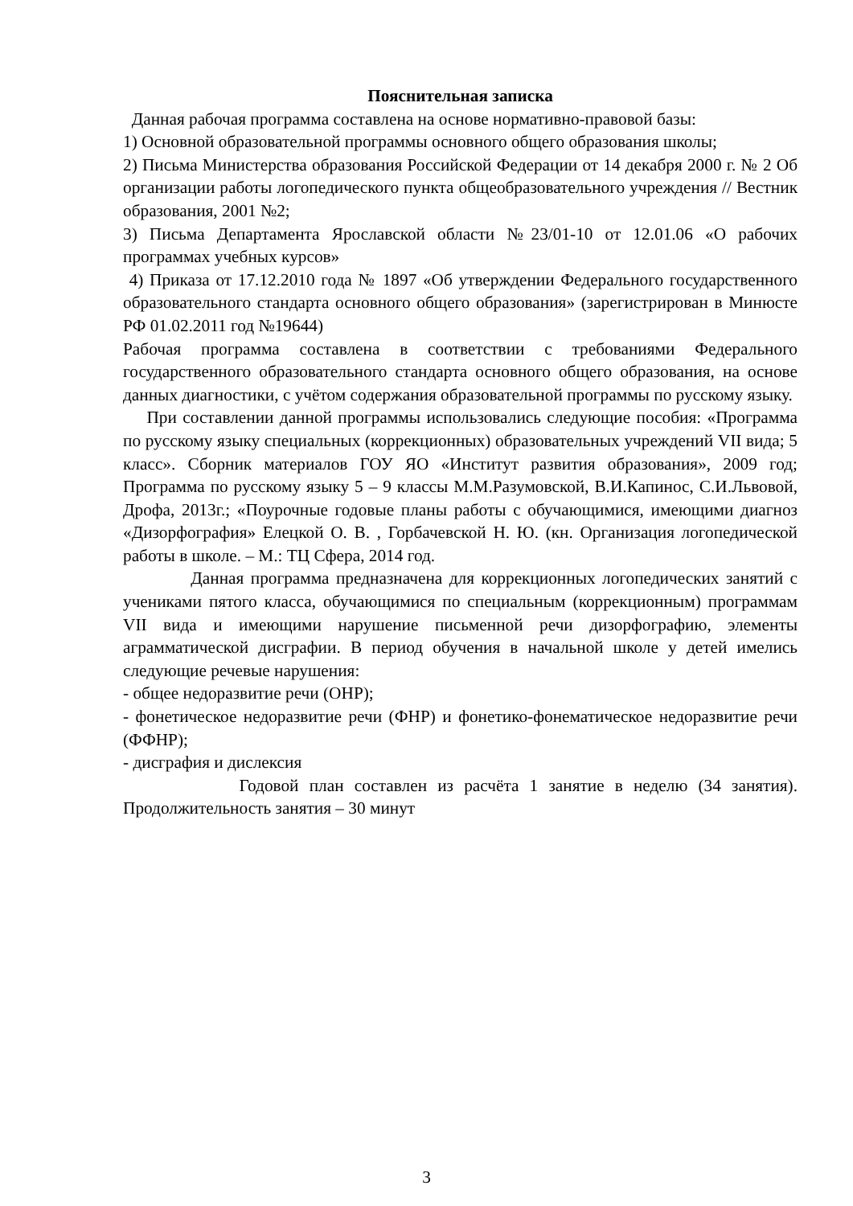Пояснительная записка
Данная рабочая программа составлена на основе нормативно-правовой базы:
1) Основной образовательной программы основного общего образования школы;
2) Письма Министерства образования Российской Федерации от 14 декабря 2000 г. № 2 Об организации работы логопедического пункта общеобразовательного учреждения // Вестник образования, 2001 №2;
3) Письма Департамента Ярославской области №23/01-10 от 12.01.06 «О рабочих программах учебных курсов»
4) Приказа от 17.12.2010 года № 1897 «Об утверждении Федерального государственного образовательного стандарта основного общего образования» (зарегистрирован в Минюсте РФ 01.02.2011 год №19644)
Рабочая программа составлена в соответствии с требованиями Федерального государственного образовательного стандарта основного общего образования, на основе данных диагностики, с учётом содержания образовательной программы по русскому языку.
При составлении данной программы использовались следующие пособия: «Программа по русскому языку специальных (коррекционных) образовательных учреждений VII вида; 5 класс». Сборник материалов ГОУ ЯО «Институт развития образования», 2009 год; Программа по русскому языку 5 – 9 классы М.М.Разумовской, В.И.Капинос, С.И.Львовой, Дрофа, 2013г.; «Поурочные годовые планы работы с обучающимися, имеющими диагноз «Дизорфография» Елецкой О. В. , Горбачевской Н. Ю. (кн. Организация логопедической работы в школе. – М.: ТЦ Сфера, 2014 год.
Данная программа предназначена для коррекционных логопедических занятий с учениками пятого класса, обучающимися по специальным (коррекционным) программам VII вида и имеющими нарушение письменной речи дизорфографию, элементы аграмматической дисграфии. В период обучения в начальной школе у детей имелись следующие речевые нарушения:
- общее недоразвитие речи (ОНР);
- фонетическое недоразвитие речи (ФНР) и фонетико-фонематическое недоразвитие речи (ФФНР);
- дисграфия и дислексия
Годовой план составлен из расчёта 1 занятие в неделю (34 занятия). Продолжительность занятия – 30 минут
3